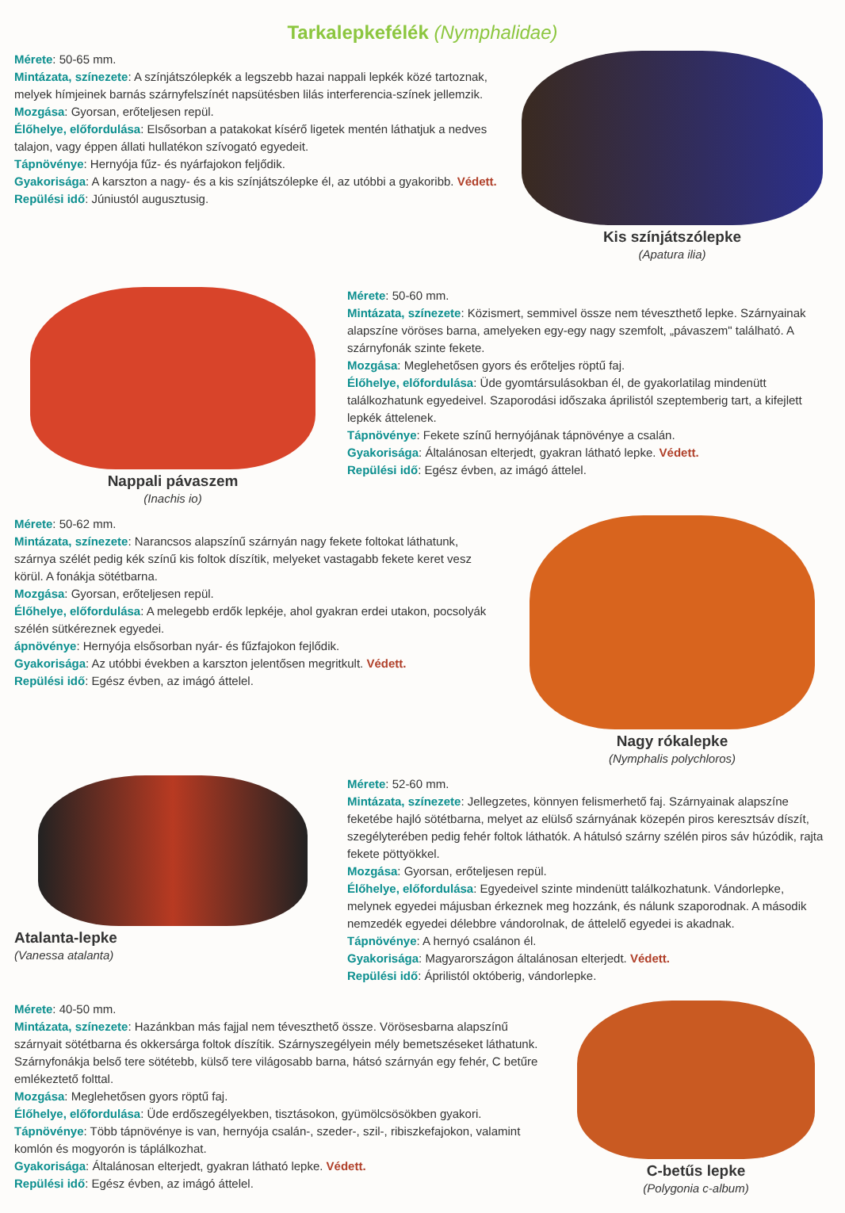Tarkalepkefélék (Nymphalidae)
Mérete: 50-65 mm.
Mintázata, színezete: A színjátszólepkék a legszebb hazai nappali lepkék közé tartoznak, melyek hímjeinek barnás szárnyfelszínét napsütésben lilás interferencia-színek jellemzik.
Mozgása: Gyorsan, erőteljesen repül.
Élőhelye, előfordulása: Elsősorban a patakokat kísérő ligetek mentén láthatjuk a nedves talajon, vagy éppen állati hullatékon szívogató egyedeit.
Tápnövénye: Hernyója fűz- és nyárfajokon feljődik.
Gyakorisága: A karszton a nagy- és a kis színjátszólepke él, az utóbbi a gyakoribb. Védett.
Repülési idő: Júniustól augusztusig.
Kis színjátszólepke
(Apatura ilia)
Nappali pávaszem
(Inachis io)
Mérete: 50-60 mm.
Mintázata, színezete: Közismert, semmivel össze nem téveszthető lepke. Szárnyainak alapszíne vöröses barna, amelyeken egy-egy nagy szemfolt, „pávaszem" található. A szárnyfonák szinte fekete.
Mozgása: Meglehetősen gyors és erőteljes röptű faj.
Élőhelye, előfordulása: Üde gyomtársulásokban él, de gyakorlatilag mindenütt találkozhatunk egyedeivel. Szaporodási időszaka áprilistól szeptemberig tart, a kifejlett lepkék áttelenek.
Tápnövénye: Fekete színű hernyójának tápnövénye a csalán.
Gyakorisága: Általánosan elterjedt, gyakran látható lepke. Védett.
Repülési idő: Egész évben, az imágó áttelel.
Mérete: 50-62 mm.
Mintázata, színezete: Narancsos alapszínű szárnyán nagy fekete foltokat láthatunk, szárnya szélét pedig kék színű kis foltok díszítik, melyeket vastagabb fekete keret vesz körül. A fonákja sötétbarna.
Mozgása: Gyorsan, erőteljesen repül.
Élőhelye, előfordulása: A melegebb erdők lepkéje, ahol gyakran erdei utakon, pocsolyák szélén sütkéreznek egyedei.
ápnövénye: Hernyója elsősorban nyár- és fűzfajokon fejlődik.
Gyakorisága: Az utóbbi években a karszton jelentősen megritkult. Védett.
Repülési idő: Egész évben, az imágó áttelel.
Nagy rókalepke
(Nymphalis polychloros)
Atalanta-lepke
(Vanessa atalanta)
Mérete: 52-60 mm.
Mintázata, színezete: Jellegzetes, könnyen felismerhető faj. Szárnyainak alapszíne feketébe hajló sötétbarna, melyet az elülső szárnyának közepén piros keresztsáv díszít, szegélyterében pedig fehér foltok láthatók. A hátulsó szárny szélén piros sáv húzódik, rajta fekete pöttyökkel.
Mozgása: Gyorsan, erőteljesen repül.
Élőhelye, előfordulása: Egyedeivel szinte mindenütt találkozhatunk. Vándorlepke, melynek egyedei májusban érkeznek meg hozzánk, és nálunk szaporodnak. A második nemzedék egyedei délebbre vándorolnak, de áttelelő egyedei is akadnak.
Tápnövénye: A hernyó csalánon él.
Gyakorisága: Magyarországon általánosan elterjedt. Védett.
Repülési idő: Áprilistól októberig, vándorlepke.
Mérete: 40-50 mm.
Mintázata, színezete: Hazánkban más fajjal nem téveszthető össze. Vörösesbarna alapszínű szárnyait sötétbarna és okkersárga foltok díszítik. Szárnyszegélyein mély bemetszéseket láthatunk. Szárnyfonákja belső tere sötétebb, külső tere világosabb barna, hátsó szárnyán egy fehér, C betűre emlékeztető folttal.
Mozgása: Meglehetősen gyors röptű faj.
Élőhelye, előfordulása: Üde erdőszegélyekben, tisztásokon, gyümölcsösökben gyakori.
Tápnövénye: Több tápnövénye is van, hernyója csalán-, szeder-, szil-, ribiszkefajokon, valamint komlón és mogyorón is táplálkozhat.
Gyakorisága: Általánosan elterjedt, gyakran látható lepke. Védett.
Repülési idő: Egész évben, az imágó áttelel.
C-betűs lepke
(Polygonia c-album)